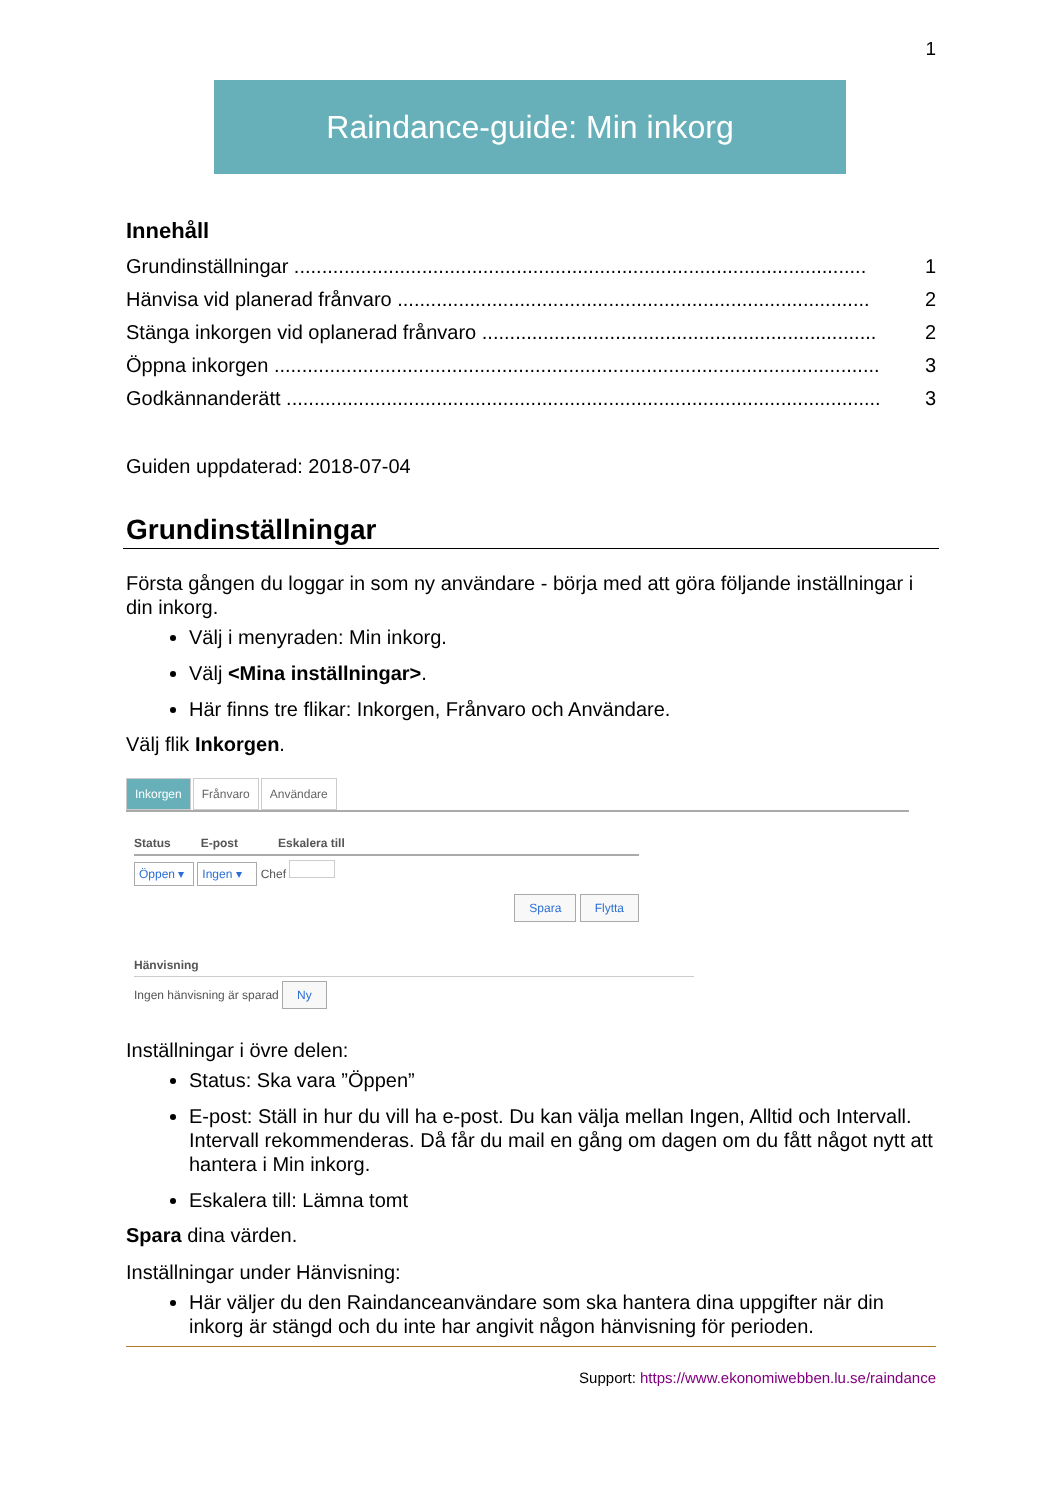1
Raindance-guide: Min inkorg
Innehåll
Grundinställningar ....................................................................................................... 1
Hänvisa vid planerad frånvaro ..................................................................................... 2
Stänga inkorgen vid oplanerad frånvaro ....................................................................... 2
Öppna inkorgen ............................................................................................................. 3
Godkännanderätt ........................................................................................................... 3
Guiden uppdaterad: 2018-07-04
Grundinställningar
Första gången du loggar in som ny användare - börja med att göra följande inställningar i din inkorg.
Välj i menyraden: Min inkorg.
Välj <Mina inställningar>.
Här finns tre flikar: Inkorgen, Frånvaro och Användare.
Välj flik Inkorgen.
Inkorgen Frånvaro Användare
Status E-post Eskalera till
Öppen ▾ Ingen ▾ Chef
Spara Flytta
Hänvisning
Ingen hänvisning är sparad Ny
Inställningar i övre delen:
Status: Ska vara ”Öppen”
E-post: Ställ in hur du vill ha e-post. Du kan välja mellan Ingen, Alltid och Intervall. Intervall rekommenderas. Då får du mail en gång om dagen om du fått något nytt att hantera i Min inkorg.
Eskalera till: Lämna tomt
Spara dina värden.
Inställningar under Hänvisning:
Här väljer du den Raindanceanvändare som ska hantera dina uppgifter när din inkorg är stängd och du inte har angivit någon hänvisning för perioden.
Support: https://www.ekonomiwebben.lu.se/raindance